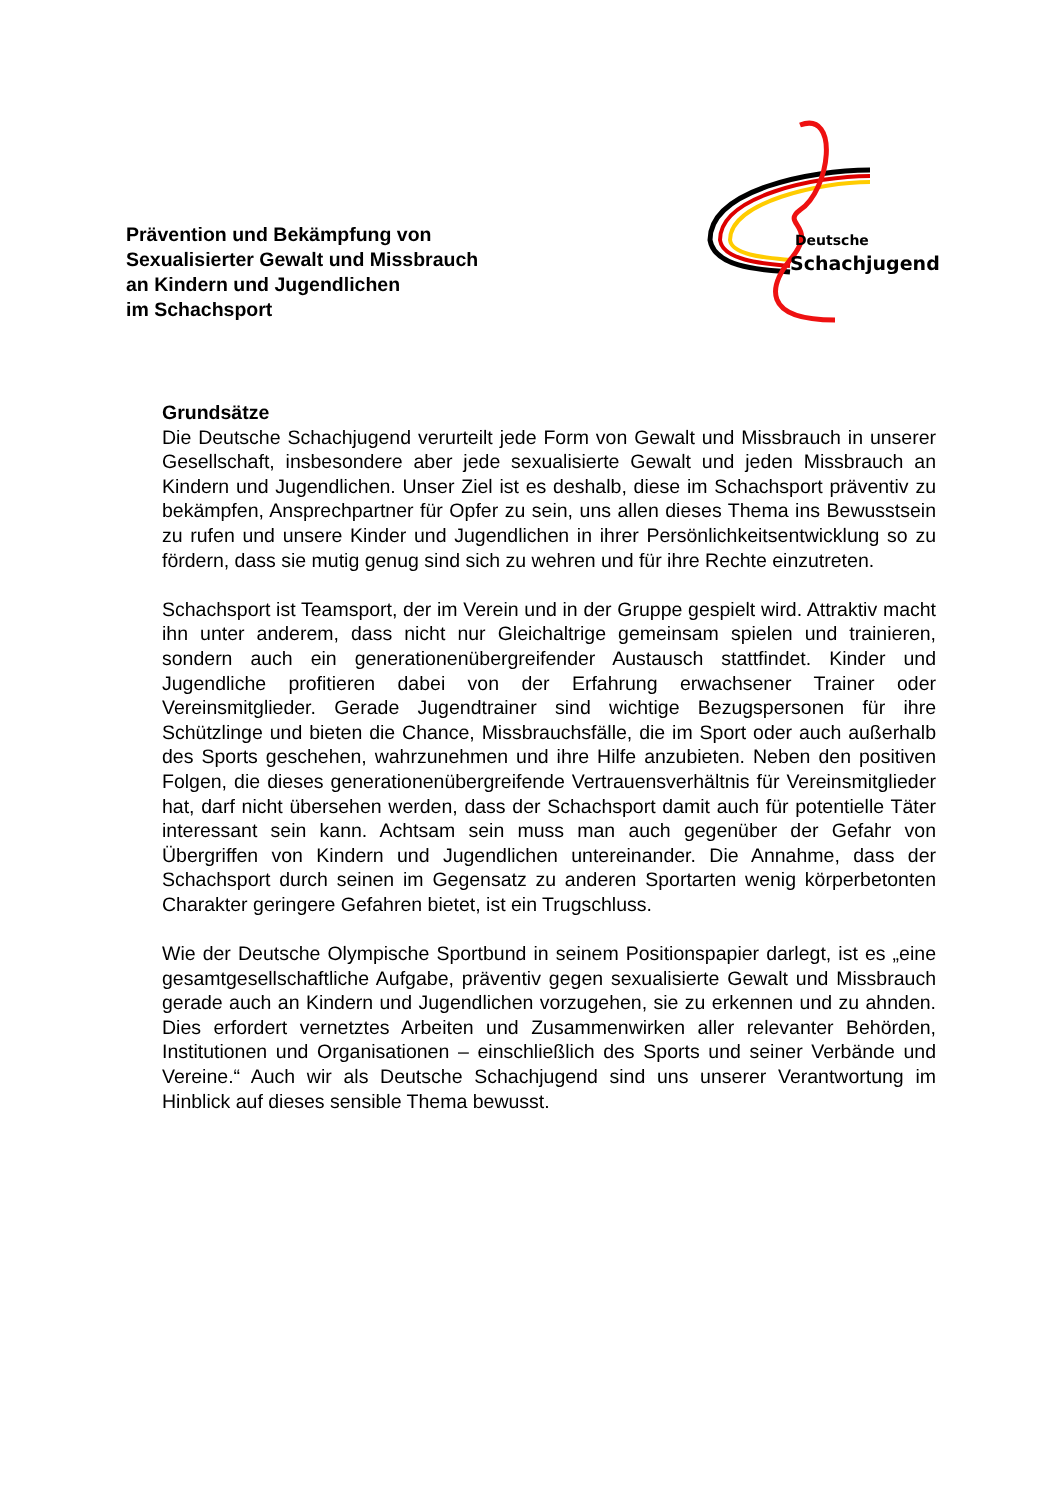Prävention und Bekämpfung von
Sexualisierter Gewalt und Missbrauch
an Kindern und Jugendlichen
im Schachsport
Deutsche
Schachjugend
Grundsätze
Die Deutsche Schachjugend verurteilt jede Form von Gewalt und Missbrauch in unserer Gesellschaft, insbesondere aber jede sexualisierte Gewalt und jeden Missbrauch an Kindern und Jugendlichen. Unser Ziel ist es deshalb, diese im Schachsport präventiv zu bekämpfen, Ansprechpartner für Opfer zu sein, uns allen dieses Thema ins Bewusstsein zu rufen und unsere Kinder und Jugend­lichen in ihrer Persönlichkeitsentwicklung so zu fördern, dass sie mutig genug sind sich zu wehren und für ihre Rechte einzutreten.
Schachsport ist Teamsport, der im Verein und in der Gruppe gespielt wird. Attraktiv macht ihn unter anderem, dass nicht nur Gleichaltrige gemeinsam spielen und trainieren, sondern auch ein generationenübergreifender Austausch stattfindet. Kinder und Jugendliche profitieren dabei von der Erfahrung erwachsener Trainer oder Vereinsmitglieder. Gerade Jugendtrainer sind wichtige Bezugspersonen für ihre Schützlinge und bieten die Chance, Missbrauchsfälle, die im Sport oder auch außerhalb des Sports geschehen, wahrzunehmen und ihre Hilfe anzubieten. Neben den positiven Folgen, die dieses generationen­übergreifende Vertrauensverhältnis für Vereinsmitglieder hat, darf nicht über­sehen werden, dass der Schachsport damit auch für potentielle Täter interessant sein kann. Achtsam sein muss man auch gegenüber der Gefahr von Übergriffen von Kindern und Jugendlichen untereinander. Die Annahme, dass der Schach­sport durch seinen im Gegensatz zu anderen Sportarten wenig körperbetonten Charakter geringere Gefahren bietet, ist ein Trugschluss.
Wie der Deutsche Olympische Sportbund in seinem Positionspapier darlegt, ist es „eine gesamtgesellschaftliche Aufgabe, präventiv gegen sexualisierte Gewalt und Missbrauch gerade auch an Kindern und Jugendlichen vorzugehen, sie zu erkennen und zu ahnden. Dies erfordert vernetztes Arbeiten und Zusammen­wirken aller relevanter Behörden, Institutionen und Organisationen – ein­schließlich des Sports und seiner Verbände und Vereine.“ Auch wir als Deutsche Schachjugend sind uns unserer Verantwortung im Hinblick auf dieses sensible Thema bewusst.